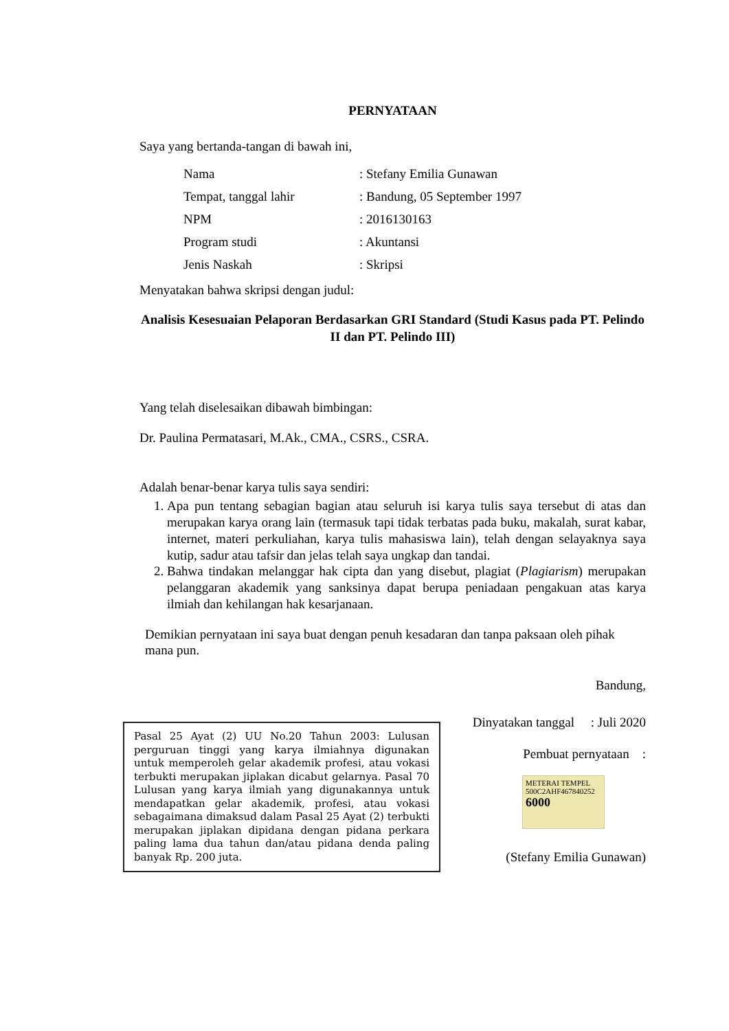PERNYATAAN
Saya yang bertanda-tangan di bawah ini,
| Nama | : Stefany Emilia Gunawan |
| Tempat, tanggal lahir | : Bandung, 05 September 1997 |
| NPM | : 2016130163 |
| Program studi | : Akuntansi |
| Jenis Naskah | : Skripsi |
Menyatakan bahwa skripsi dengan judul:
Analisis Kesesuaian Pelaporan Berdasarkan GRI Standard (Studi Kasus pada PT. Pelindo II dan PT. Pelindo III)
Yang telah diselesaikan dibawah bimbingan:
Dr. Paulina Permatasari, M.Ak., CMA., CSRS., CSRA.
Adalah benar-benar karya tulis saya sendiri:
1. Apa pun tentang sebagian bagian atau seluruh isi karya tulis saya tersebut di atas dan merupakan karya orang lain (termasuk tapi tidak terbatas pada buku, makalah, surat kabar, internet, materi perkuliahan, karya tulis mahasiswa lain), telah dengan selayaknya saya kutip, sadur atau tafsir dan jelas telah saya ungkap dan tandai.
2. Bahwa tindakan melanggar hak cipta dan yang disebut, plagiat (Plagiarism) merupakan pelanggaran akademik yang sanksinya dapat berupa peniadaan pengakuan atas karya ilmiah dan kehilangan hak kesarjanaan.
Demikian pernyataan ini saya buat dengan penuh kesadaran dan tanpa paksaan oleh pihak mana pun.
Bandung,
Pasal 25 Ayat (2) UU No.20 Tahun 2003: Lulusan perguruan tinggi yang karya ilmiahnya digunakan untuk memperoleh gelar akademik profesi, atau vokasi terbukti merupakan jiplakan dicabut gelarnya. Pasal 70 Lulusan yang karya ilmiah yang digunakannya untuk mendapatkan gelar akademik, profesi, atau vokasi sebagaimana dimaksud dalam Pasal 25 Ayat (2) terbukti merupakan jiplakan dipidana dengan pidana perkara paling lama dua tahun dan/atau pidana denda paling banyak Rp. 200 juta.
Dinyatakan tanggal : Juli 2020
Pembuat pernyataan :
METERAI TEMPEL
500C2AHF467840252
6000
(Stefany Emilia Gunawan)